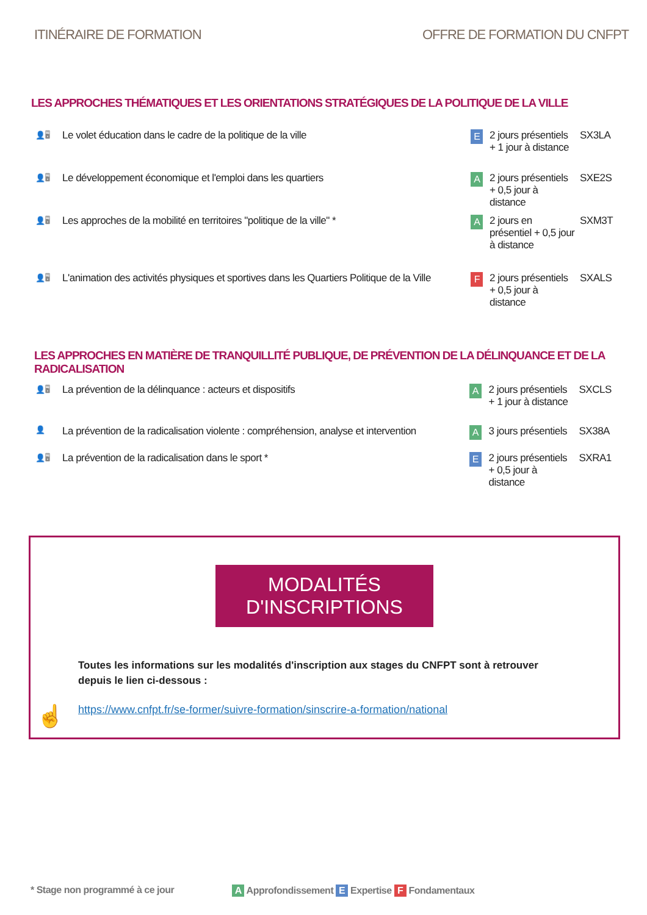ITINÉRAIRE DE FORMATION OFFRE DE FORMATION DU CNFPT
LES APPROCHES THÉMATIQUES ET LES ORIENTATIONS STRATÉGIQUES DE LA POLITIQUE DE LA VILLE
| 👤🖥 | Le volet éducation dans le cadre de la politique de la ville | E | 2 jours présentiels + 1 jour à distance | SX3LA |
| 👤🖥 | Le développement économique et l'emploi dans les quartiers | A | 2 jours présentiels + 0,5 jour à distance | SXE2S |
| 👤🖥 | Les approches de la mobilité en territoires "politique de la ville" * | A | 2 jours en présentiel + 0,5 jour à distance | SXM3T |
| 👤🖥 | L'animation des activités physiques et sportives dans les Quartiers Politique de la Ville | F | 2 jours présentiels + 0,5 jour à distance | SXALS |
LES APPROCHES EN MATIÈRE DE TRANQUILLITÉ PUBLIQUE, DE PRÉVENTION DE LA DÉLINQUANCE ET DE LA RADICALISATION
| 👤🖥 | La prévention de la délinquance : acteurs et dispositifs | A | 2 jours présentiels + 1 jour à distance | SXCLS |
| 👤 | La prévention de la radicalisation violente : compréhension, analyse et intervention | A | 3 jours présentiels | SX38A |
| 👤🖥 | La prévention de la radicalisation dans le sport * | E | 2 jours présentiels + 0,5 jour à distance | SXRA1 |
MODALITÉS D'INSCRIPTIONS
Toutes les informations sur les modalités d'inscription aux stages du CNFPT sont à retrouver depuis le lien ci-dessous :
☝ https://www.cnfpt.fr/se-former/suivre-formation/sinscrire-a-formation/national
* Stage non programmé à ce jour A Approfondissement E Expertise F Fondamentaux